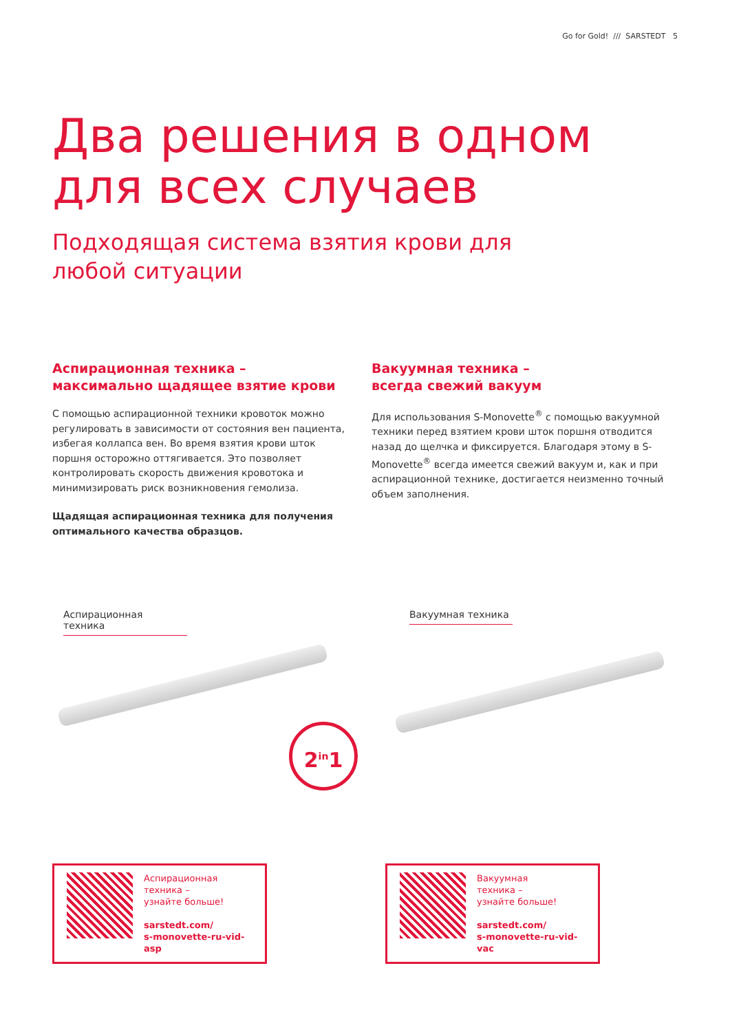Go for Gold! /// SARSTEDT 5
Два решения в одном
для всех случаев
Подходящая система взятия крови для
любой ситуации
Аспирационная техника –
максимально щадящее взятие крови
С помощью аспирационной техники кровоток можно регулировать в зависимости от состояния вен пациента, избегая коллапса вен. Во время взятия крови шток поршня осторожно оттягивается. Это позволяет контролировать скорость движения кровотока и минимизировать риск возникновения гемолиза.
Щадящая аспирационная техника для получения оптимального качества образцов.
Вакуумная техника –
всегда свежий вакуум
Для использования S-Monovette<sup>®</sup> с помощью вакуумной техники перед взятием крови шток поршня отводится назад до щелчка и фиксируется. Благодаря этому в S-Monovette<sup>®</sup> всегда имеется свежий вакуум и, как и при аспирационной технике, достигается неизменно точный объем заполнения.
Аспирационная техника Вакуумная техника
2<sup>in</sup>1
Аспирационная
техника –
узнайте больше!
sarstedt.com/
s-monovette-ru-vid-asp
Вакуумная
техника –
узнайте больше!
sarstedt.com/
s-monovette-ru-vid-vac